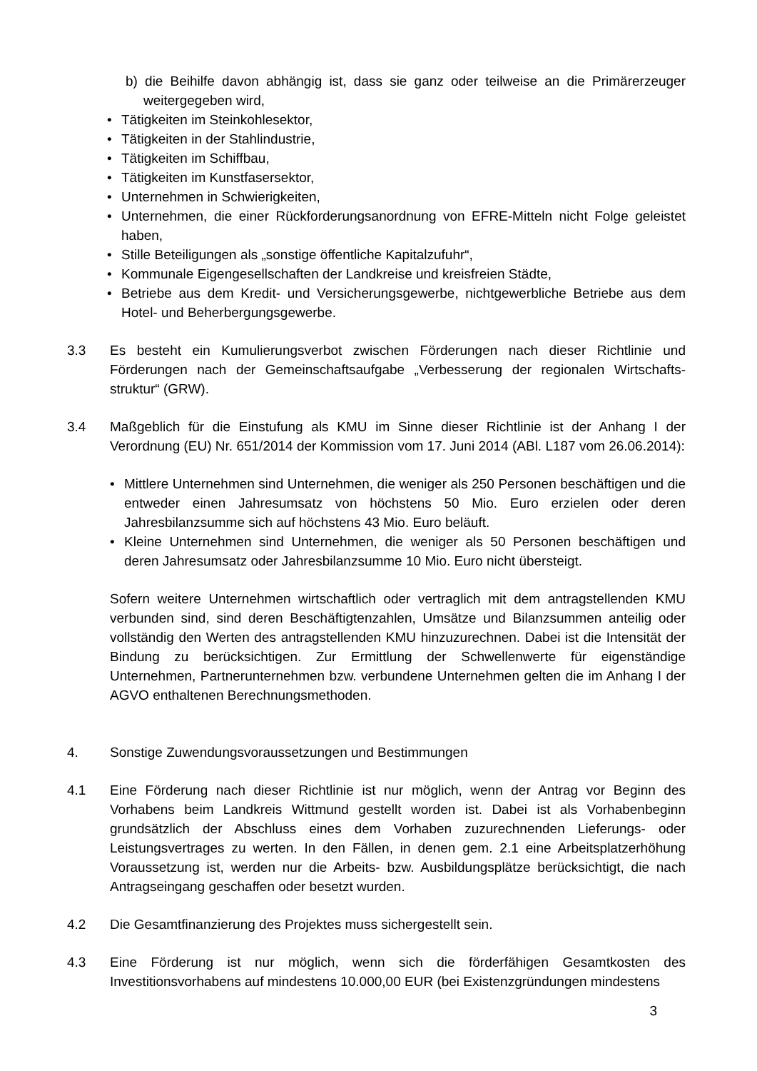b) die Beihilfe davon abhängig ist, dass sie ganz oder teilweise an die Primärerzeuger weitergegeben wird,
• Tätigkeiten im Steinkohlesektor,
• Tätigkeiten in der Stahlindustrie,
• Tätigkeiten im Schiffbau,
• Tätigkeiten im Kunstfasersektor,
• Unternehmen in Schwierigkeiten,
• Unternehmen, die einer Rückforderungsanordnung von EFRE-Mitteln nicht Folge geleistet haben,
• Stille Beteiligungen als „sonstige öffentliche Kapitalzufuhr“,
• Kommunale Eigengesellschaften der Landkreise und kreisfreien Städte,
• Betriebe aus dem Kredit- und Versicherungsgewerbe, nichtgewerbliche Betriebe aus dem Hotel- und Beherbergungsgewerbe.
3.3 Es besteht ein Kumulierungsverbot zwischen Förderungen nach dieser Richtlinie und Förderungen nach der Gemeinschaftsaufgabe „Verbesserung der regionalen Wirtschafts-struktur“ (GRW).
3.4 Maßgeblich für die Einstufung als KMU im Sinne dieser Richtlinie ist der Anhang I der Verordnung (EU) Nr. 651/2014 der Kommission vom 17. Juni 2014 (ABl. L187 vom 26.06.2014):
• Mittlere Unternehmen sind Unternehmen, die weniger als 250 Personen beschäftigen und die entweder einen Jahresumsatz von höchstens 50 Mio. Euro erzielen oder deren Jahresbilanzsumme sich auf höchstens 43 Mio. Euro beläuft.
• Kleine Unternehmen sind Unternehmen, die weniger als 50 Personen beschäftigen und deren Jahresumsatz oder Jahresbilanzsumme 10 Mio. Euro nicht übersteigt.
Sofern weitere Unternehmen wirtschaftlich oder vertraglich mit dem antragstellenden KMU verbunden sind, sind deren Beschäftigtenzahlen, Umsätze und Bilanzsummen anteilig oder vollständig den Werten des antragstellenden KMU hinzuzurechnen. Dabei ist die Intensität der Bindung zu berücksichtigen. Zur Ermittlung der Schwellenwerte für eigenständige Unternehmen, Partnerunternehmen bzw. verbundene Unternehmen gelten die im Anhang I der AGVO enthaltenen Berechnungsmethoden.
4. Sonstige Zuwendungsvoraussetzungen und Bestimmungen
4.1 Eine Förderung nach dieser Richtlinie ist nur möglich, wenn der Antrag vor Beginn des Vorhabens beim Landkreis Wittmund gestellt worden ist. Dabei ist als Vorhabenbeginn grundsätzlich der Abschluss eines dem Vorhaben zuzurechnenden Lieferungs- oder Leistungsvertrages zu werten. In den Fällen, in denen gem. 2.1 eine Arbeitsplatzerhöhung Voraussetzung ist, werden nur die Arbeits- bzw. Ausbildungsplätze berücksichtigt, die nach Antragseingang geschaffen oder besetzt wurden.
4.2 Die Gesamtfinanzierung des Projektes muss sichergestellt sein.
4.3 Eine Förderung ist nur möglich, wenn sich die förderfähigen Gesamtkosten des Investitionsvorhabens auf mindestens 10.000,00 EUR (bei Existenzgründungen mindestens
3